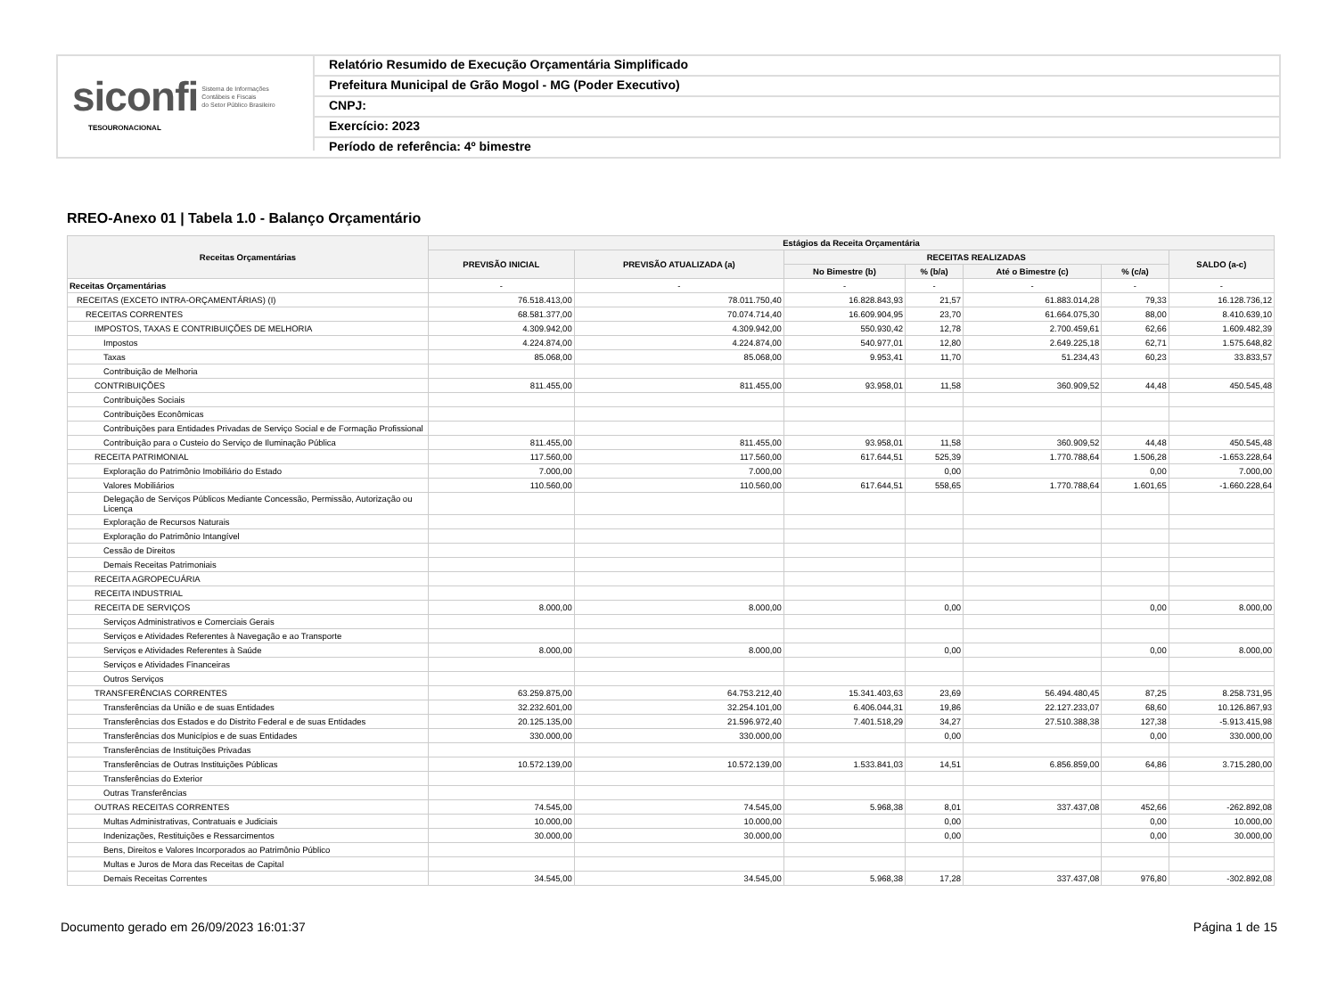siconfi Sistema de Informações
Contábeis e Fiscais
do Setor Público Brasileiro
TESOURONACIONAL
Relatório Resumido de Execução Orçamentária Simplificado
Prefeitura Municipal de Grão Mogol - MG (Poder Executivo)
CNPJ:
Exercício: 2023
Período de referência: 4º bimestre
RREO-Anexo 01 | Tabela 1.0 - Balanço Orçamentário
| Receitas Orçamentárias | Estágios da Receita Orçamentária | | | | | | |
| --- | --- | --- | --- | --- | --- | --- | --- |
| | PREVISÃO INICIAL | PREVISÃO ATUALIZADA (a) | RECEITAS REALIZADAS | | | | SALDO (a-c) |
| | | | No Bimestre (b) | % (b/a) | Até o Bimestre (c) | % (c/a) | |
| Receitas Orçamentárias | - | - | - | - | - | - | - |
| RECEITAS (EXCETO INTRA-ORÇAMENTÁRIAS) (I) | 76.518.413,00 | 78.011.750,40 | 16.828.843,93 | 21,57 | 61.883.014,28 | 79,33 | 16.128.736,12 |
| RECEITAS CORRENTES | 68.581.377,00 | 70.074.714,40 | 16.609.904,95 | 23,70 | 61.664.075,30 | 88,00 | 8.410.639,10 |
| IMPOSTOS, TAXAS E CONTRIBUIÇÕES DE MELHORIA | 4.309.942,00 | 4.309.942,00 | 550.930,42 | 12,78 | 2.700.459,61 | 62,66 | 1.609.482,39 |
| Impostos | 4.224.874,00 | 4.224.874,00 | 540.977,01 | 12,80 | 2.649.225,18 | 62,71 | 1.575.648,82 |
| Taxas | 85.068,00 | 85.068,00 | 9.953,41 | 11,70 | 51.234,43 | 60,23 | 33.833,57 |
| Contribuição de Melhoria | | | | | | | |
| CONTRIBUIÇÕES | 811.455,00 | 811.455,00 | 93.958,01 | 11,58 | 360.909,52 | 44,48 | 450.545,48 |
| Contribuições Sociais | | | | | | | |
| Contribuições Econômicas | | | | | | | |
| Contribuições para Entidades Privadas de Serviço Social e de Formação Profissional | | | | | | | |
| Contribuição para o Custeio do Serviço de Iluminação Pública | 811.455,00 | 811.455,00 | 93.958,01 | 11,58 | 360.909,52 | 44,48 | 450.545,48 |
| RECEITA PATRIMONIAL | 117.560,00 | 117.560,00 | 617.644,51 | 525,39 | 1.770.788,64 | 1.506,28 | -1.653.228,64 |
| Exploração do Patrimônio Imobiliário do Estado | 7.000,00 | 7.000,00 | | 0,00 | | 0,00 | 7.000,00 |
| Valores Mobiliários | 110.560,00 | 110.560,00 | 617.644,51 | 558,65 | 1.770.788,64 | 1.601,65 | -1.660.228,64 |
| Delegação de Serviços Públicos Mediante Concessão, Permissão, Autorização ou Licença | | | | | | | |
| Exploração de Recursos Naturais | | | | | | | |
| Exploração do Patrimônio Intangível | | | | | | | |
| Cessão de Direitos | | | | | | | |
| Demais Receitas Patrimoniais | | | | | | | |
| RECEITA AGROPECUÁRIA | | | | | | | |
| RECEITA INDUSTRIAL | | | | | | | |
| RECEITA DE SERVIÇOS | 8.000,00 | 8.000,00 | | 0,00 | | 0,00 | 8.000,00 |
| Serviços Administrativos e Comerciais Gerais | | | | | | | |
| Serviços e Atividades Referentes à Navegação e ao Transporte | | | | | | | |
| Serviços e Atividades Referentes à Saúde | 8.000,00 | 8.000,00 | | 0,00 | | 0,00 | 8.000,00 |
| Serviços e Atividades Financeiras | | | | | | | |
| Outros Serviços | | | | | | | |
| TRANSFERÊNCIAS CORRENTES | 63.259.875,00 | 64.753.212,40 | 15.341.403,63 | 23,69 | 56.494.480,45 | 87,25 | 8.258.731,95 |
| Transferências da União e de suas Entidades | 32.232.601,00 | 32.254.101,00 | 6.406.044,31 | 19,86 | 22.127.233,07 | 68,60 | 10.126.867,93 |
| Transferências dos Estados e do Distrito Federal e de suas Entidades | 20.125.135,00 | 21.596.972,40 | 7.401.518,29 | 34,27 | 27.510.388,38 | 127,38 | -5.913.415,98 |
| Transferências dos Municípios e de suas Entidades | 330.000,00 | 330.000,00 | | 0,00 | | 0,00 | 330.000,00 |
| Transferências de Instituições Privadas | | | | | | | |
| Transferências de Outras Instituições Públicas | 10.572.139,00 | 10.572.139,00 | 1.533.841,03 | 14,51 | 6.856.859,00 | 64,86 | 3.715.280,00 |
| Transferências do Exterior | | | | | | | |
| Outras Transferências | | | | | | | |
| OUTRAS RECEITAS CORRENTES | 74.545,00 | 74.545,00 | 5.968,38 | 8,01 | 337.437,08 | 452,66 | -262.892,08 |
| Multas Administrativas, Contratuais e Judiciais | 10.000,00 | 10.000,00 | | 0,00 | | 0,00 | 10.000,00 |
| Indenizações, Restituições e Ressarcimentos | 30.000,00 | 30.000,00 | | 0,00 | | 0,00 | 30.000,00 |
| Bens, Direitos e Valores Incorporados ao Patrimônio Público | | | | | | | |
| Multas e Juros de Mora das Receitas de Capital | | | | | | | |
| Demais Receitas Correntes | 34.545,00 | 34.545,00 | 5.968,38 | 17,28 | 337.437,08 | 976,80 | -302.892,08 |
Documento gerado em 26/09/2023 16:01:37 Página 1 de 15